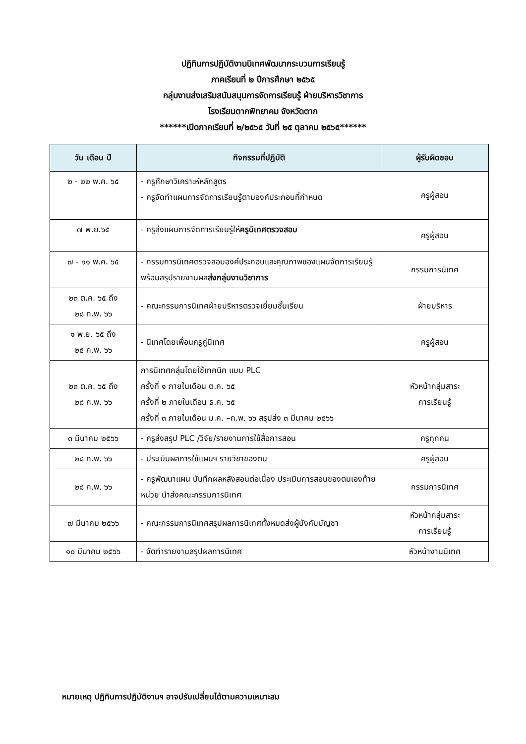ปฏิทินการปฏิบัติงานนิเทศพัฒนากระบวนการเรียนรู้
ภาคเรียนที่ ๒ ปีการศึกษา ๒๕๖๕
กลุ่มงานส่งเสริมสนับสนุนการจัดการเรียนรู้ ฝ่ายบริหารวิชาการ
โรงเรียนตากพิทยาคม จังหวัดตาก
******เปิดภาคเรียนที่ ๒/๒๕๖๕ วันที่ ๒๕ ตุลาคม ๒๕๖๕******
| วัน เดือน ปี | กิจกรรมที่ปฏิบัติ | ผู้รับผิดชอบ |
| --- | --- | --- |
| ๒ - ๒๒ พ.ค. ๖๕ | - ครูศึกษาวิเคราะห์หลักสูตร - ครูจัดทำแผนการจัดการเรียนรู้ตามองค์ประกอบที่กำหนด | ครูผู้สอน |
| ๗ พ.ย.๖๕ | - ครูส่งแผนการจัดการเรียนรู้ให้ ครูนิเทศตรวจสอบ | ครูผู้สอน |
| ๗ - ๑๑ พ.ค. ๖๕ | - กรรมการนิเทศตรวจสอบองค์ประกอบและคุณภาพของแผนจัดการเรียนรู้ พร้อมสรุปรายงานผล ส่งกลุ่มงานวิชาการ | กรรมการนิเทศ |
| ๒๓ ต.ค. ๖๕ ถึง ๒๘ ก.พ. ๖๖ | - คณะกรรมการนิเทศฝ่ายบริหารตรวจเยี่ยมชั้นเรียน | ฝ่ายบริหาร |
| ๑ พ.ย. ๖๕ ถึง ๒๕ ก.พ. ๖๖ | - นิเทศโดยเพื่อนครูคู่นิเทศ | ครูผู้สอน |
| ๒๓ ต.ค. ๖๕ ถึง ๒๘ ก.พ. ๖๖ | การนิเทศกลุ่มโดยใช้เทคนิค แบบ PLC ครั้งที่ ๑ ภายในเดือน ต.ค. ๖๕ ครั้งที่ ๒ ภายในเดือน ธ.ค. ๖๕ ครั้งที่ ๓ ภายในเดือน ม.ค. –ก.พ. ๖๖ สรุปส่ง ๓ มีนาคม ๒๕๖๖ | หัวหน้ากลุ่มสาระ การเรียนรู้ |
| ๓ มีนาคม ๒๕๖๖ | - ครูส่งสรุป PLC /วิจัย/รายงานการใช้สื่อการสอน | ครูทุกคน |
| ๒๘ ก.พ. ๖๖ | - ประเมินผลการใช้แผนฯ รายวิชาของตน | ครูผู้สอน |
| ๒๘ ก.พ. ๖๖ | - ครูพัฒนาแผน บันทึกผลหลังสอนต่อเนื่อง ประเมินการสอนของตนเองท้ายหน่วย นำส่งคณะกรรมการนิเทศ | กรรมการนิเทศ |
| ๗ มีนาคม ๒๕๖๖ | - คณะกรรมการนิเทศสรุปผลการนิเทศทั้งหมดส่งผู้บังคับบัญชา | หัวหน้ากลุ่มสาระ การเรียนรู้ |
| ๑๐ มีนาคม ๒๕๖๖ | - จัดทำรายงานสรุปผลการนิเทศ | หัวหน้างานนิเทศ |
หมายเหตุ ปฏิทินการปฏิบัติงานฯ อาจปรับเปลี่ยนได้ตามความเหมาะสม